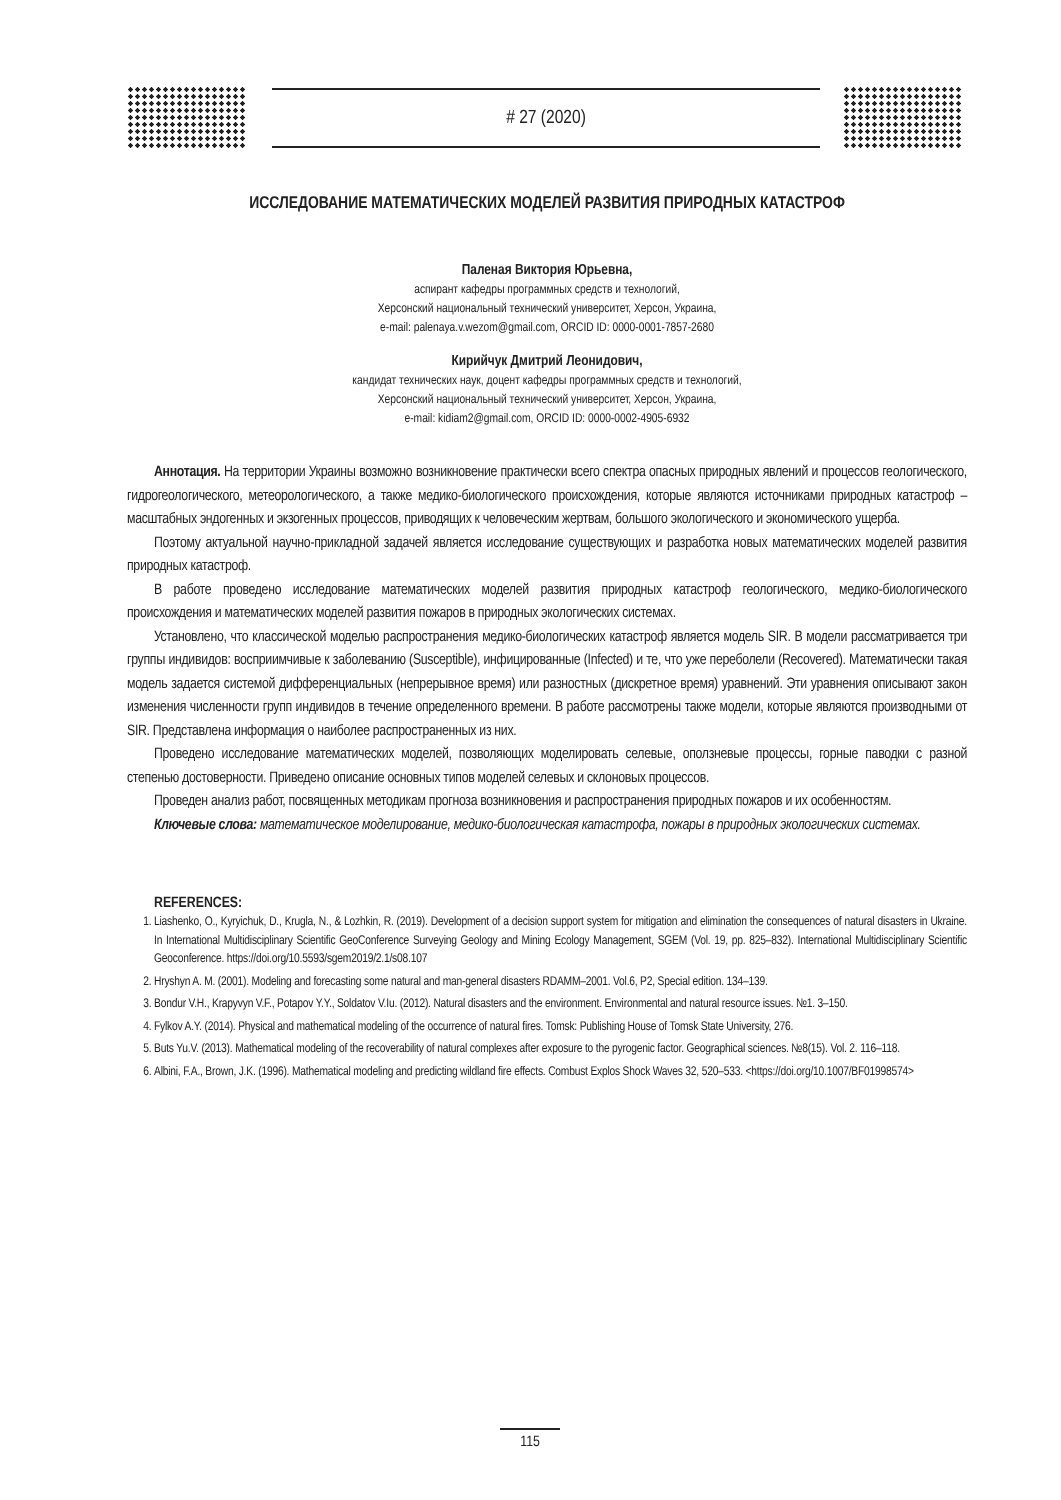# 27 (2020)
ИССЛЕДОВАНИЕ МАТЕМАТИЧЕСКИХ МОДЕЛЕЙ РАЗВИТИЯ ПРИРОДНЫХ КАТАСТРОФ
Паленая Виктория Юрьевна,
аспирант кафедры программных средств и технологий,
Херсонский национальный технический университет, Херсон, Украина,
e-mail: palenaya.v.wezom@gmail.com, ORCID ID: 0000-0001-7857-2680
Кирийчук Дмитрий Леонидович,
кандидат технических наук, доцент кафедры программных средств и технологий,
Херсонский национальный технический университет, Херсон, Украина,
e-mail: kidiam2@gmail.com, ORCID ID: 0000-0002-4905-6932
Аннотация. На территории Украины возможно возникновение практически всего спектра опасных природных явлений и процессов геологического, гидрогеологического, метеорологического, а также медико-биологического происхождения, которые являются источниками природных катастроф – масштабных эндогенных и экзогенных процессов, приводящих к человеческим жертвам, большого экологического и экономического ущерба.
Поэтому актуальной научно-прикладной задачей является исследование существующих и разработка новых математических моделей развития природных катастроф.
В работе проведено исследование математических моделей развития природных катастроф геологического, медико-биологического происхождения и математических моделей развития пожаров в природных экологических системах.
Установлено, что классической моделью распространения медико-биологических катастроф является модель SIR. В модели рассматривается три группы индивидов: восприимчивые к заболеванию (Susceptible), инфицированные (Infected) и те, что уже переболели (Recovered). Математически такая модель задается системой дифференциальных (непрерывное время) или разностных (дискретное время) уравнений. Эти уравнения описывают закон изменения численности групп индивидов в течение определенного времени. В работе рассмотрены также модели, которые являются производными от SIR. Представлена информация о наиболее распространенных из них.
Проведено исследование математических моделей, позволяющих моделировать селевые, оползневые процессы, горные паводки с разной степенью достоверности. Приведено описание основных типов моделей селевых и склоновых процессов.
Проведен анализ работ, посвященных методикам прогноза возникновения и распространения природных пожаров и их особенностям.
Ключевые слова: математическое моделирование, медико-биологическая катастрофа, пожары в природных экологических системах.
REFERENCES:
1. Liashenko, O., Kyryichuk, D., Krugla, N., & Lozhkin, R. (2019). Development of a decision support system for mitigation and elimination the consequences of natural disasters in Ukraine. In International Multidisciplinary Scientific GeoConference Surveying Geology and Mining Ecology Management, SGEM (Vol. 19, pp. 825–832). International Multidisciplinary Scientific Geoconference. https://doi.org/10.5593/sgem2019/2.1/s08.107
2. Hryshyn A. M. (2001). Modeling and forecasting some natural and man-general disasters RDAMM–2001. Vol.6, P2, Special edition. 134–139.
3. Bondur V.H., Krapyvyn V.F., Potapov Y.Y., Soldatov V.Iu. (2012). Natural disasters and the environment. Environmental and natural resource issues. №1. 3–150.
4. Fylkov A.Y. (2014). Physical and mathematical modeling of the occurrence of natural fires. Tomsk: Publishing House of Tomsk State University, 276.
5. Buts Yu.V. (2013). Mathematical modeling of the recoverability of natural complexes after exposure to the pyrogenic factor. Geographical sciences. №8(15). Vol. 2. 116–118.
6. Albini, F.A., Brown, J.K. (1996). Mathematical modeling and predicting wildland fire effects. Combust Explos Shock Waves 32, 520–533. <https://doi.org/10.1007/BF01998574>
115